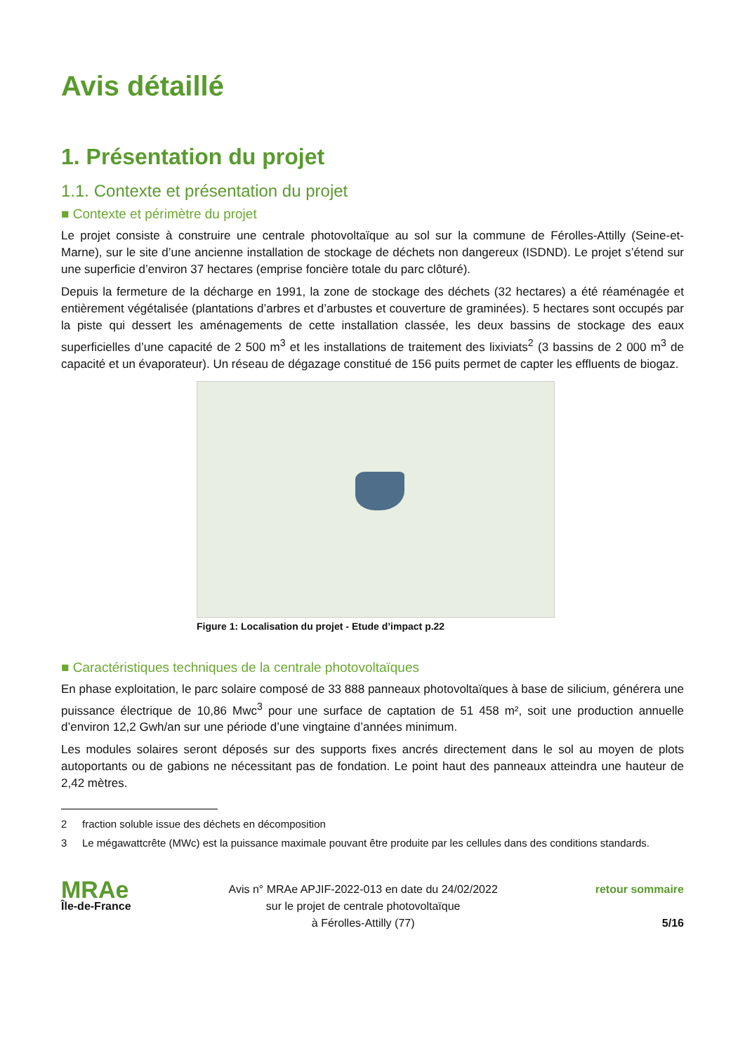Avis détaillé
1. Présentation du projet
1.1. Contexte et présentation du projet
■ Contexte et périmètre du projet
Le projet consiste à construire une centrale photovoltaïque au sol sur la commune de Férolles-Attilly (Seine-et-Marne), sur le site d’une ancienne installation de stockage de déchets non dangereux (ISDND). Le projet s’étend sur une superficie d’environ 37 hectares (emprise foncière totale du parc clôturé).
Depuis la fermeture de la décharge en 1991, la zone de stockage des déchets (32 hectares) a été réaménagée et entièrement végétalisée (plantations d’arbres et d’arbustes et couverture de graminées). 5 hectares sont occupés par la piste qui dessert les aménagements de cette installation classée, les deux bassins de stockage des eaux superficielles d’une capacité de 2 500 m<sup>3</sup> et les installations de traitement des lixiviats<sup>2</sup> (3 bassins de 2 000 m<sup>3</sup> de capacité et un évaporateur). Un réseau de dégazage constitué de 156 puits permet de capter les effluents de biogaz.
Figure 1: Localisation du projet - Etude d’impact p.22
■ Caractéristiques techniques de la centrale photovoltaïques
En phase exploitation, le parc solaire composé de 33 888 panneaux photovoltaïques à base de silicium, générera une puissance électrique de 10,86 Mwc<sup>3</sup> pour une surface de captation de 51 458 m², soit une production annuelle d’environ 12,2 Gwh/an sur une période d’une vingtaine d’années minimum.
Les modules solaires seront déposés sur des supports fixes ancrés directement dans le sol au moyen de plots autoportants ou de gabions ne nécessitant pas de fondation. Le point haut des panneaux atteindra une hauteur de 2,42 mètres.
2 fraction soluble issue des déchets en décomposition
3 Le mégawattcrête (MWc) est la puissance maximale pouvant être produite par les cellules dans des conditions standards.
MRAe
Île-de-France
Avis n° MRAe APJIF-2022-013 en date du 24/02/2022
sur le projet de centrale photovoltaïque
à Férolles-Attilly (77)
retour sommaire
5/16